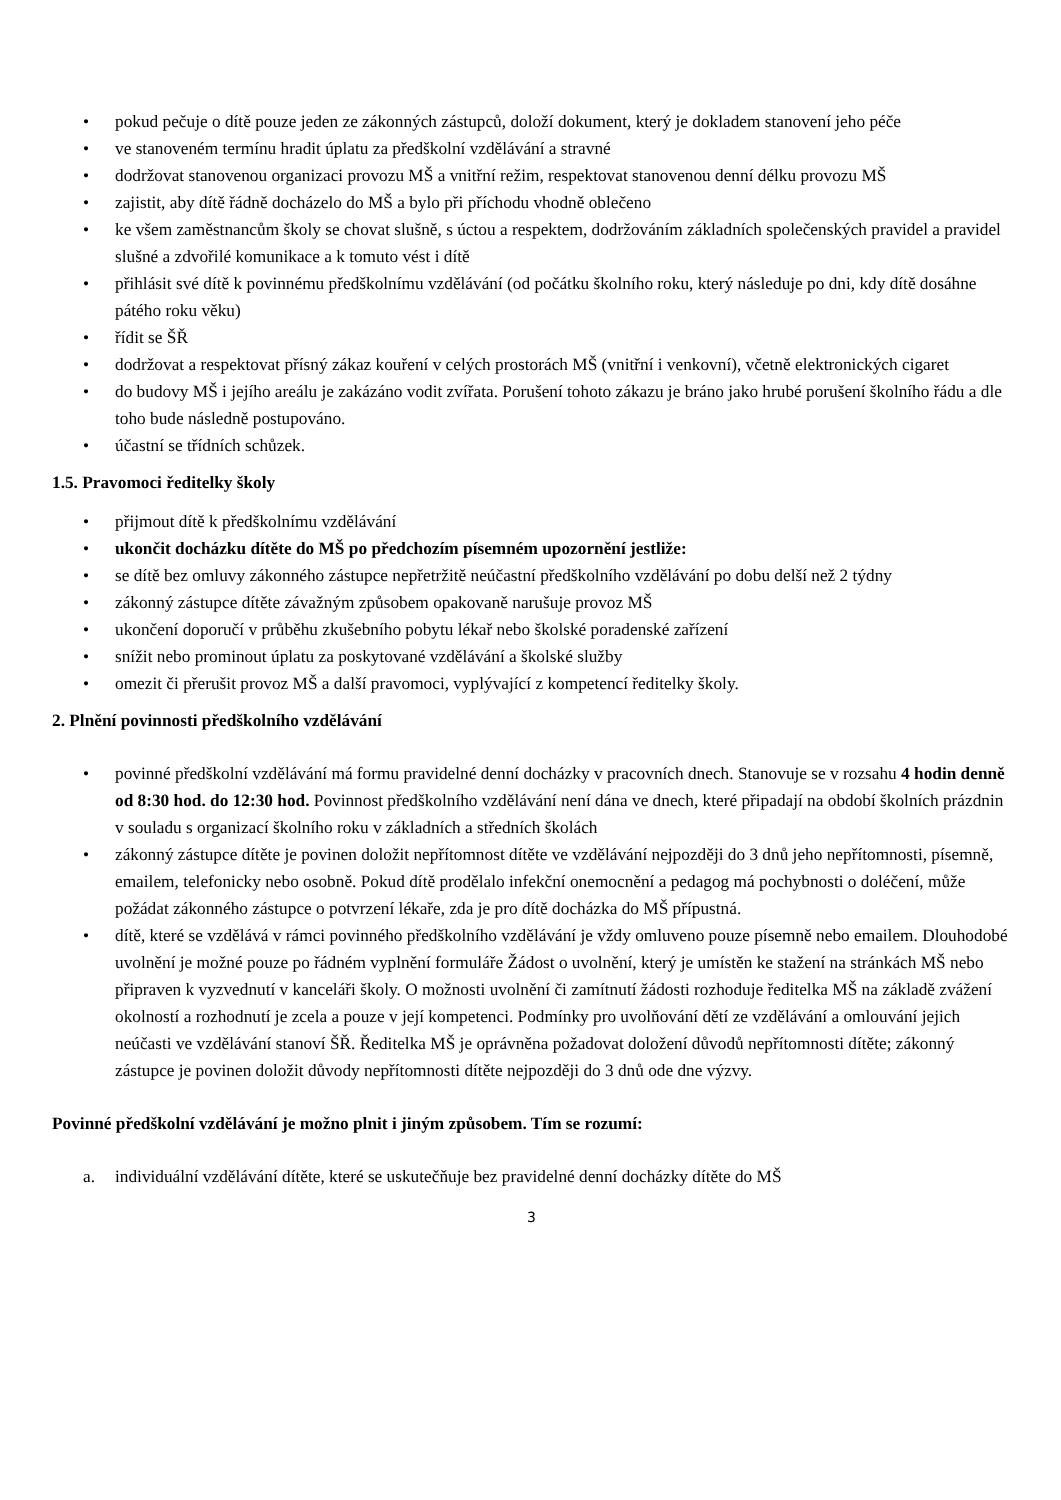• pokud pečuje o dítě pouze jeden ze zákonných zástupců, doloží dokument, který je dokladem stanovení jeho péče
• ve stanoveném termínu hradit úplatu za předškolní vzdělávání a stravné
• dodržovat stanovenou organizaci provozu MŠ a vnitřní režim, respektovat stanovenou denní délku provozu MŠ
• zajistit, aby dítě řádně docházelo do MŠ a bylo při příchodu vhodně oblečeno
• ke všem zaměstnancům školy se chovat slušně, s úctou a respektem, dodržováním základních společenských pravidel a pravidel slušné a zdvořilé komunikace a k tomuto vést i dítě
• přihlásit své dítě k povinnému předškolnímu vzdělávání (od počátku školního roku, který následuje po dni, kdy dítě dosáhne pátého roku věku)
• řídit se ŠŘ
• dodržovat a respektovat přísný zákaz kouření v celých prostorách MŠ (vnitřní i venkovní), včetně elektronických cigaret
• do budovy MŠ i jejího areálu je zakázáno vodit zvířata. Porušení tohoto zákazu je bráno jako hrubé porušení školního řádu a dle toho bude následně postupováno.
• účastní se třídních schůzek.
1.5. Pravomoci ředitelky školy
• přijmout dítě k předškolnímu vzdělávání
• ukončit docházku dítěte do MŠ po předchozím písemném upozornění jestliže:
• se dítě bez omluvy zákonného zástupce nepřetržitě neúčastní předškolního vzdělávání po dobu delší než 2 týdny
• zákonný zástupce dítěte závažným způsobem opakovaně narušuje provoz MŠ
• ukončení doporučí v průběhu zkušebního pobytu lékař nebo školské poradenské zařízení
• snížit nebo prominout úplatu za poskytované vzdělávání a školské služby
• omezit či přerušit provoz MŠ a další pravomoci, vyplývající z kompetencí ředitelky školy.
2. Plnění povinnosti předškolního vzdělávání
• povinné předškolní vzdělávání má formu pravidelné denní docházky v pracovních dnech. Stanovuje se v rozsahu 4 hodin denně od 8:30 hod. do 12:30 hod. Povinnost předškolního vzdělávání není dána ve dnech, které připadají na období školních prázdnin v souladu s organizací školního roku v základních a středních školách
• zákonný zástupce dítěte je povinen doložit nepřítomnost dítěte ve vzdělávání nejpozději do 3 dnů jeho nepřítomnosti, písemně, emailem, telefonicky nebo osobně. Pokud dítě prodělalo infekční onemocnění a pedagog má pochybnosti o doléčení, může požádat zákonného zástupce o potvrzení lékaře, zda je pro dítě docházka do MŠ přípustná.
• dítě, které se vzdělává v rámci povinného předškolního vzdělávání je vždy omluveno pouze písemně nebo emailem. Dlouhodobé uvolnění je možné pouze po řádném vyplnění formuláře Žádost o uvolnění, který je umístěn ke stažení na stránkách MŠ nebo připraven k vyzvednutí v kanceláři školy. O možnosti uvolnění či zamítnutí žádosti rozhoduje ředitelka MŠ na základě zvážení okolností a rozhodnutí je zcela a pouze v její kompetenci. Podmínky pro uvolňování dětí ze vzdělávání a omlouvání jejich neúčasti ve vzdělávání stanoví ŠŘ. Ředitelka MŠ je oprávněna požadovat doložení důvodů nepřítomnosti dítěte; zákonný zástupce je povinen doložit důvody nepřítomnosti dítěte nejpozději do 3 dnů ode dne výzvy.
Povinné předškolní vzdělávání je možno plnit i jiným způsobem. Tím se rozumí:
a. individuální vzdělávání dítěte, které se uskutečňuje bez pravidelné denní docházky dítěte do MŠ
3